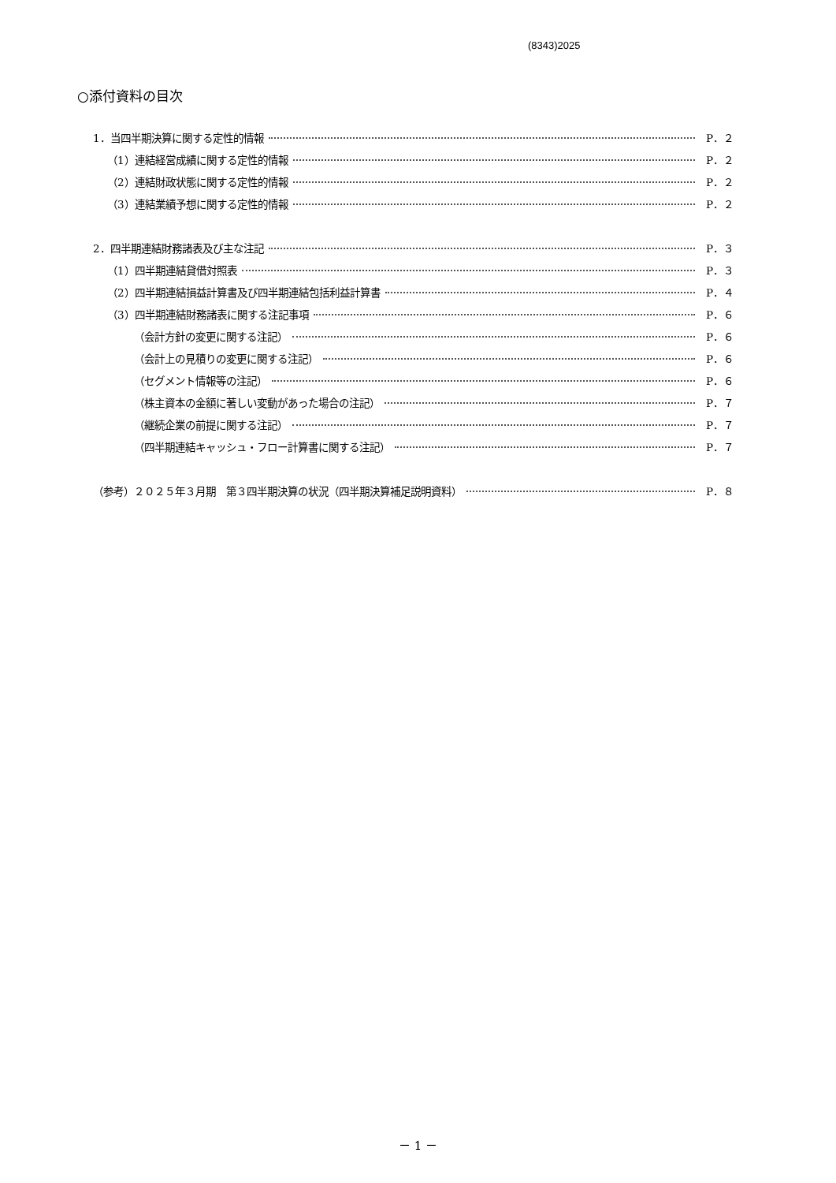(8343)2025
○添付資料の目次
1．当四半期決算に関する定性的情報 P．２
（1）連結経営成績に関する定性的情報 P．２
（2）連結財政状態に関する定性的情報 P．２
（3）連結業績予想に関する定性的情報 P．２
2．四半期連結財務諸表及び主な注記 P．３
（1）四半期連結貸借対照表 P．３
（2）四半期連結損益計算書及び四半期連結包括利益計算書 P．４
（3）四半期連結財務諸表に関する注記事項 P．６
（会計方針の変更に関する注記） P．６
（会計上の見積りの変更に関する注記） P．６
（セグメント情報等の注記） P．６
（株主資本の金額に著しい変動があった場合の注記） P．７
（継続企業の前提に関する注記） P．７
（四半期連結キャッシュ・フロー計算書に関する注記） P．７
（参考）２０２５年３月期　第３四半期決算の状況（四半期決算補足説明資料） P．８
－ 1 －